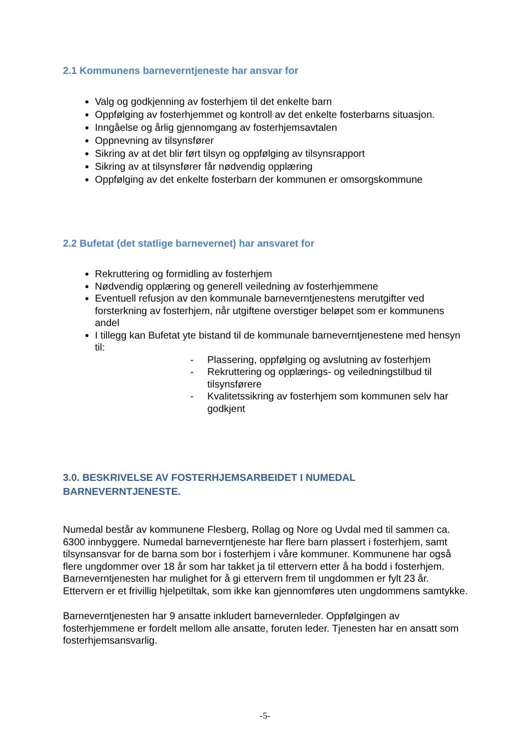2.1 Kommunens barneverntjeneste har ansvar for
Valg og godkjenning av fosterhjem til det enkelte barn
Oppfølging av fosterhjemmet og kontroll av det enkelte fosterbarns situasjon.
Inngåelse og årlig gjennomgang av fosterhjemsavtalen
Oppnevning av tilsynsfører
Sikring av at det blir ført tilsyn og oppfølging av tilsynsrapport
Sikring av at tilsynsfører får nødvendig opplæring
Oppfølging av det enkelte fosterbarn der kommunen er omsorgskommune
2.2 Bufetat (det statlige barnevernet) har ansvaret for
Rekruttering og formidling av fosterhjem
Nødvendig opplæring og generell veiledning av fosterhjemmene
Eventuell refusjon av den kommunale barneverntjenestens merutgifter ved forsterkning av fosterhjem, når utgiftene overstiger beløpet som er kommunens andel
I tillegg kan Bufetat yte bistand til de kommunale barneverntjenestene med hensyn til:
- Plassering, oppfølging og avslutning av fosterhjem
- Rekruttering og opplærings- og veiledningstilbud til tilsynsførere
- Kvalitetssikring av fosterhjem som kommunen selv har godkjent
3.0. BESKRIVELSE AV FOSTERHJEMSARBEIDET I NUMEDAL BARNEVERNTJENESTE.
Numedal består av kommunene Flesberg, Rollag og Nore og Uvdal med til sammen ca. 6300 innbyggere. Numedal barneverntjeneste har flere barn plassert i fosterhjem, samt tilsynsansvar for de barna som bor i fosterhjem i våre kommuner. Kommunene har også flere ungdommer over 18 år som har takket ja til ettervern etter å ha bodd i fosterhjem. Barneverntjenesten har mulighet for å gi ettervern frem til ungdommen er fylt 23 år. Ettervern er et frivillig hjelpetiltak, som ikke kan gjennomføres uten ungdommens samtykke.
Barneverntjenesten har 9 ansatte inkludert barnevernleder. Oppfølgingen av fosterhjemmene er fordelt mellom alle ansatte, foruten leder. Tjenesten har en ansatt som fosterhjemsansvarlig.
-5-